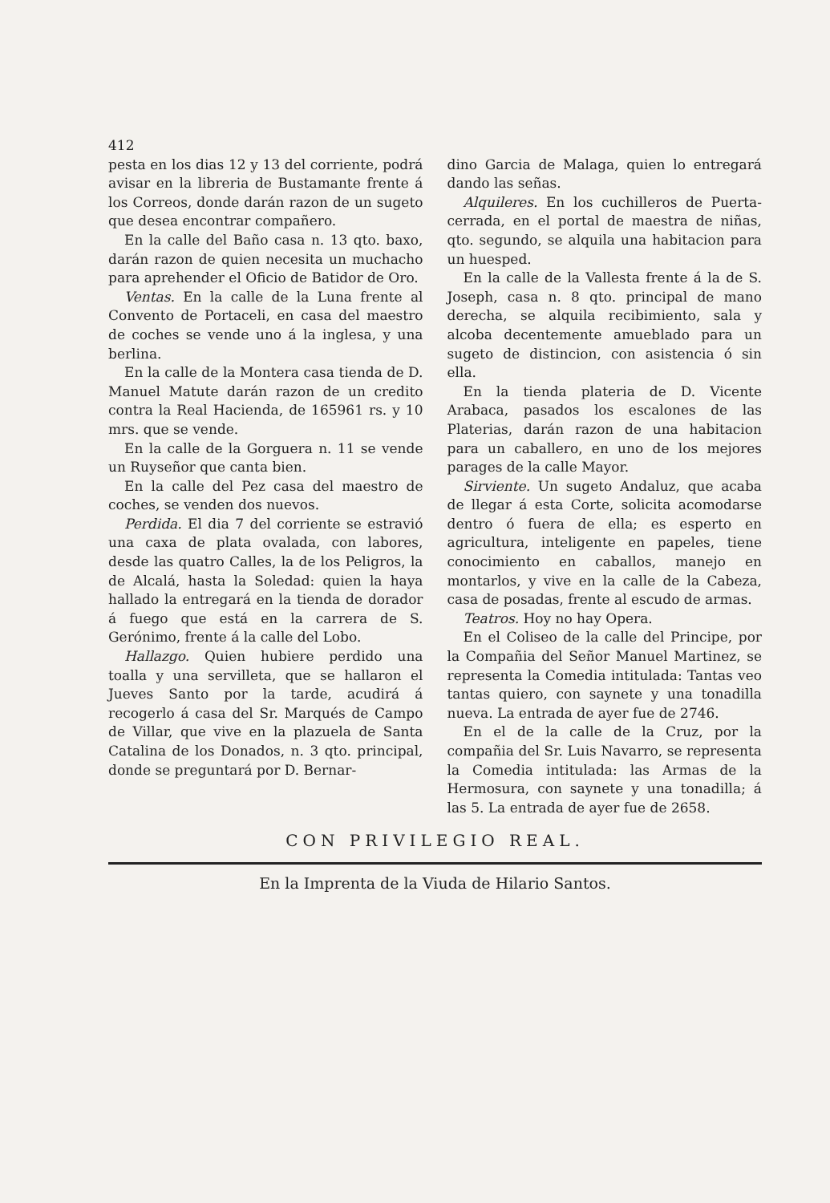412
pesta en los dias 12 y 13 del corriente, podrá avisar en la libreria de Bustamante frente á los Correos, donde darán razon de un sugeto que desea encontrar compañero.
En la calle del Baño casa n. 13 qto. baxo, darán razon de quien necesita un muchacho para aprehender el Oficio de Batidor de Oro.
Ventas. En la calle de la Luna frente al Convento de Portaceli, en casa del maestro de coches se vende uno á la inglesa, y una berlina.
En la calle de la Montera casa tienda de D. Manuel Matute darán razon de un credito contra la Real Hacienda, de 165961 rs. y 10 mrs. que se vende.
En la calle de la Gorguera n. 11 se vende un Ruyseñor que canta bien.
En la calle del Pez casa del maestro de coches, se venden dos nuevos.
Perdida. El dia 7 del corriente se estravió una caxa de plata ovalada, con labores, desde las quatro Calles, la de los Peligros, la de Alcalá, hasta la Soledad: quien la haya hallado la entregará en la tienda de dorador á fuego que está en la carrera de S. Gerónimo, frente á la calle del Lobo.
Hallazgo. Quien hubiere perdido una toalla y una servilleta, que se hallaron el Jueves Santo por la tarde, acudirá á recogerlo á casa del Sr. Marqués de Campo de Villar, que vive en la plazuela de Santa Catalina de los Donados, n. 3 qto. principal, donde se preguntará por D. Bernar-
dino Garcia de Malaga, quien lo entregará dando las señas.
Alquileres. En los cuchilleros de Puerta-cerrada, en el portal de maestra de niñas, qto. segundo, se alquila una habitacion para un huesped.
En la calle de la Vallesta frente á la de S. Joseph, casa n. 8 qto. principal de mano derecha, se alquila recibimiento, sala y alcoba decentemente amueblado para un sugeto de distincion, con asistencia ó sin ella.
En la tienda plateria de D. Vicente Arabaca, pasados los escalones de las Platerias, darán razon de una habitacion para un caballero, en uno de los mejores parages de la calle Mayor.
Sirviente. Un sugeto Andaluz, que acaba de llegar á esta Corte, solicita acomodarse dentro ó fuera de ella; es esperto en agricultura, inteligente en papeles, tiene conocimiento en caballos, manejo en montarlos, y vive en la calle de la Cabeza, casa de posadas, frente al escudo de armas.
Teatros. Hoy no hay Opera.
En el Coliseo de la calle del Principe, por la Compañia del Señor Manuel Martinez, se representa la Comedia intitulada: Tantas veo tantas quiero, con saynete y una tonadilla nueva. La entrada de ayer fue de 2746.
En el de la calle de la Cruz, por la compañia del Sr. Luis Navarro, se representa la Comedia intitulada: las Armas de la Hermosura, con saynete y una tonadilla; á las 5. La entrada de ayer fue de 2658.
CON PRIVILEGIO REAL.
En la Imprenta de la Viuda de Hilario Santos.